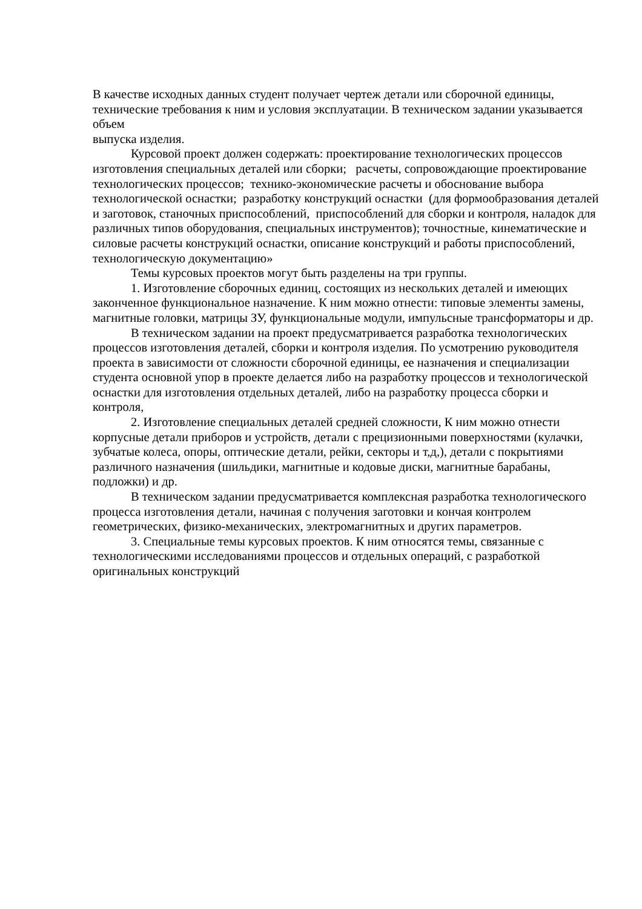В качестве исходных данных студент получает чертеж детали или сборочной единицы, технические требования к ним и условия эксплуатации. В техническом задании указывается объем
выпуска изделия.
Курсовой проект должен содержать: проектирование технологических процессов изготовления специальных деталей или сборки; расчеты, сопровождающие проектирование технологических процессов; технико-экономические расчеты и обоснование выбора технологической оснастки; разработку конструкций оснастки (для формообразования деталей и заготовок, станочных приспособлений, приспособлений для сборки и контроля, наладок для различных типов оборудования, специальных инструментов); точностные, кинематические и силовые расчеты конструкций оснастки, описание конструкций и работы приспособлений, технологическую документацию»
Темы курсовых проектов могут быть разделены на три группы.
1. Изготовление сборочных единиц, состоящих из нескольких деталей и имеющих законченное функциональное назначение. К ним можно отнести: типовые элементы замены, магнитные головки, матрицы ЗУ, функциональные модули, импульсные трансформаторы и др.
В техническом задании на проект предусматривается разработка технологических процессов изготовления деталей, сборки и контроля изделия. По усмотрению руководителя проекта в зависимости от сложности сборочной единицы, ее назначения и специализации студента основной упор в проекте делается либо на разработку процессов и технологической оснастки для изготовления отдельных деталей, либо на разработку процесса сборки и контроля,
2. Изготовление специальных деталей средней сложности, К ним можно отнести корпусные детали приборов и устройств, детали с прецизионными поверхностями (кулачки, зубчатые колеса, опоры, оптические детали, рейки, секторы и т,д,), детали с покрытиями различного назначения (шильдики, магнитные и кодовые диски, магнитные барабаны, подложки) и др.
В техническом задании предусматривается комплексная разработка технологического процесса изготовления детали, начиная с получения заготовки и кончая контролем геометрических, физико-механических, электромагнитных и других параметров.
3. Специальные темы курсовых проектов. К ним относятся темы, связанные с технологическими исследованиями процессов и отдельных операций, с разработкой оригинальных конструкций